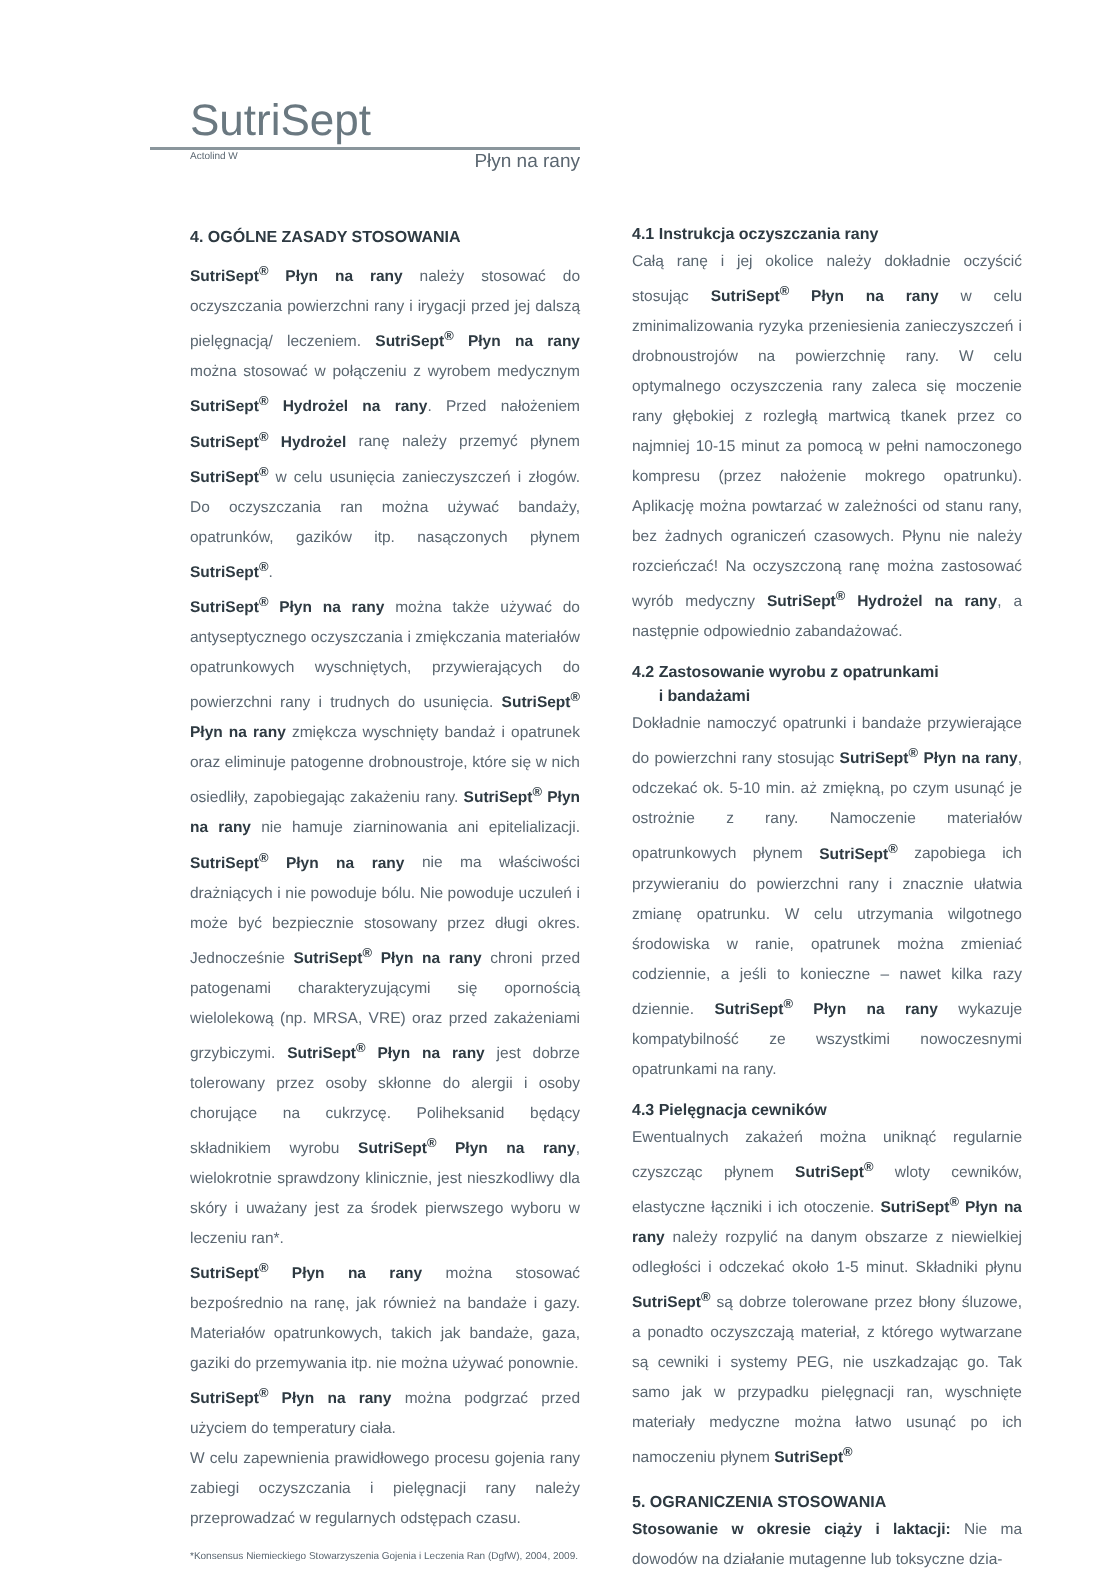SutriSept
Actolind W Płyn na rany
4. OGÓLNE ZASADY STOSOWANIA
SutriSept<sup>®</sup> Płyn na rany należy stosować do oczyszczania powierzchni rany i irygacji przed jej dalszą pielęgnacją/ leczeniem. SutriSept<sup>®</sup> Płyn na rany można stosować w połączeniu z wyrobem medycznym SutriSept<sup>®</sup> Hydrożel na rany. Przed nałożeniem SutriSept<sup>®</sup> Hydrożel ranę należy przemyć płynem SutriSept<sup>®</sup> w celu usunięcia zanieczyszczeń i złogów. Do oczyszczania ran można używać bandaży, opatrunków, gazików itp. nasączonych płynem SutriSept<sup>®</sup>.
SutriSept<sup>®</sup> Płyn na rany można także używać do antyseptycznego oczyszczania i zmiękczania materiałów opatrunkowych wyschniętych, przywierających do powierzchni rany i trudnych do usunięcia. SutriSept<sup>®</sup> Płyn na rany zmiękcza wyschnięty bandaż i opatrunek oraz eliminuje patogenne drobnoustroje, które się w nich osiedliły, zapobiegając zakażeniu rany. SutriSept<sup>®</sup> Płyn na rany nie hamuje ziarninowania ani epitelializacji. SutriSept<sup>®</sup> Płyn na rany nie ma właściwości drażniących i nie powoduje bólu. Nie powoduje uczuleń i może być bezpiecznie stosowany przez długi okres. Jednocześnie SutriSept<sup>®</sup> Płyn na rany chroni przed patogenami charakteryzującymi się opornością wielolekową (np. MRSA, VRE) oraz przed zakażeniami grzybiczymi. SutriSept<sup>®</sup> Płyn na rany jest dobrze tolerowany przez osoby skłonne do alergii i osoby chorujące na cukrzycę. Poliheksanid będący składnikiem wyrobu SutriSept<sup>®</sup> Płyn na rany, wielokrotnie sprawdzony klinicznie, jest nieszkodliwy dla skóry i uważany jest za środek pierwszego wyboru w leczeniu ran*.
SutriSept<sup>®</sup> Płyn na rany można stosować bezpośrednio na ranę, jak również na bandaże i gazy. Materiałów opatrunkowych, takich jak bandaże, gaza, gaziki do przemywania itp. nie można używać ponownie.
SutriSept<sup>®</sup> Płyn na rany można podgrzać przed użyciem do temperatury ciała.
W celu zapewnienia prawidłowego procesu gojenia rany zabiegi oczyszczania i pielęgnacji rany należy przeprowadzać w regularnych odstępach czasu.
*Konsensus Niemieckiego Stowarzyszenia Gojenia i Leczenia Ran (DgfW), 2004, 2009.
4.1 Instrukcja oczyszczania rany
Całą ranę i jej okolice należy dokładnie oczyścić stosując SutriSept<sup>®</sup> Płyn na rany w celu zminimalizowania ryzyka przeniesienia zanieczyszczeń i drobnoustrojów na powierzchnię rany. W celu optymalnego oczyszczenia rany zaleca się moczenie rany głębokiej z rozległą martwicą tkanek przez co najmniej 10-15 minut za pomocą w pełni namoczonego kompresu (przez nałożenie mokrego opatrunku). Aplikację można powtarzać w zależności od stanu rany, bez żadnych ograniczeń czasowych. Płynu nie należy rozcieńczać! Na oczyszczoną ranę można zastosować wyrób medyczny SutriSept<sup>®</sup> Hydrożel na rany, a następnie odpowiednio zabandażować.
4.2 Zastosowanie wyrobu z opatrunkami
i bandażami
Dokładnie namoczyć opatrunki i bandaże przywierające do powierzchni rany stosując SutriSept<sup>®</sup> Płyn na rany, odczekać ok. 5-10 min. aż zmiękną, po czym usunąć je ostrożnie z rany. Namoczenie materiałów opatrunkowych płynem SutriSept<sup>®</sup> zapobiega ich przywieraniu do powierzchni rany i znacznie ułatwia zmianę opatrunku. W celu utrzymania wilgotnego środowiska w ranie, opatrunek można zmieniać codziennie, a jeśli to konieczne – nawet kilka razy dziennie. SutriSept<sup>®</sup> Płyn na rany wykazuje kompatybilność ze wszystkimi nowoczesnymi opatrunkami na rany.
4.3 Pielęgnacja cewników
Ewentualnych zakażeń można uniknąć regularnie czyszcząc płynem SutriSept<sup>®</sup> wloty cewników, elastyczne łączniki i ich otoczenie. SutriSept<sup>®</sup> Płyn na rany należy rozpylić na danym obszarze z niewielkiej odległości i odczekać około 1-5 minut. Składniki płynu SutriSept<sup>®</sup> są dobrze tolerowane przez błony śluzowe, a ponadto oczyszczają materiał, z którego wytwarzane są cewniki i systemy PEG, nie uszkadzając go. Tak samo jak w przypadku pielęgnacji ran, wyschnięte materiały medyczne można łatwo usunąć po ich namoczeniu płynem SutriSept<sup>®</sup>
5. OGRANICZENIA STOSOWANIA
Stosowanie w okresie ciąży i laktacji: Nie ma dowodów na działanie mutagenne lub toksyczne dzia-